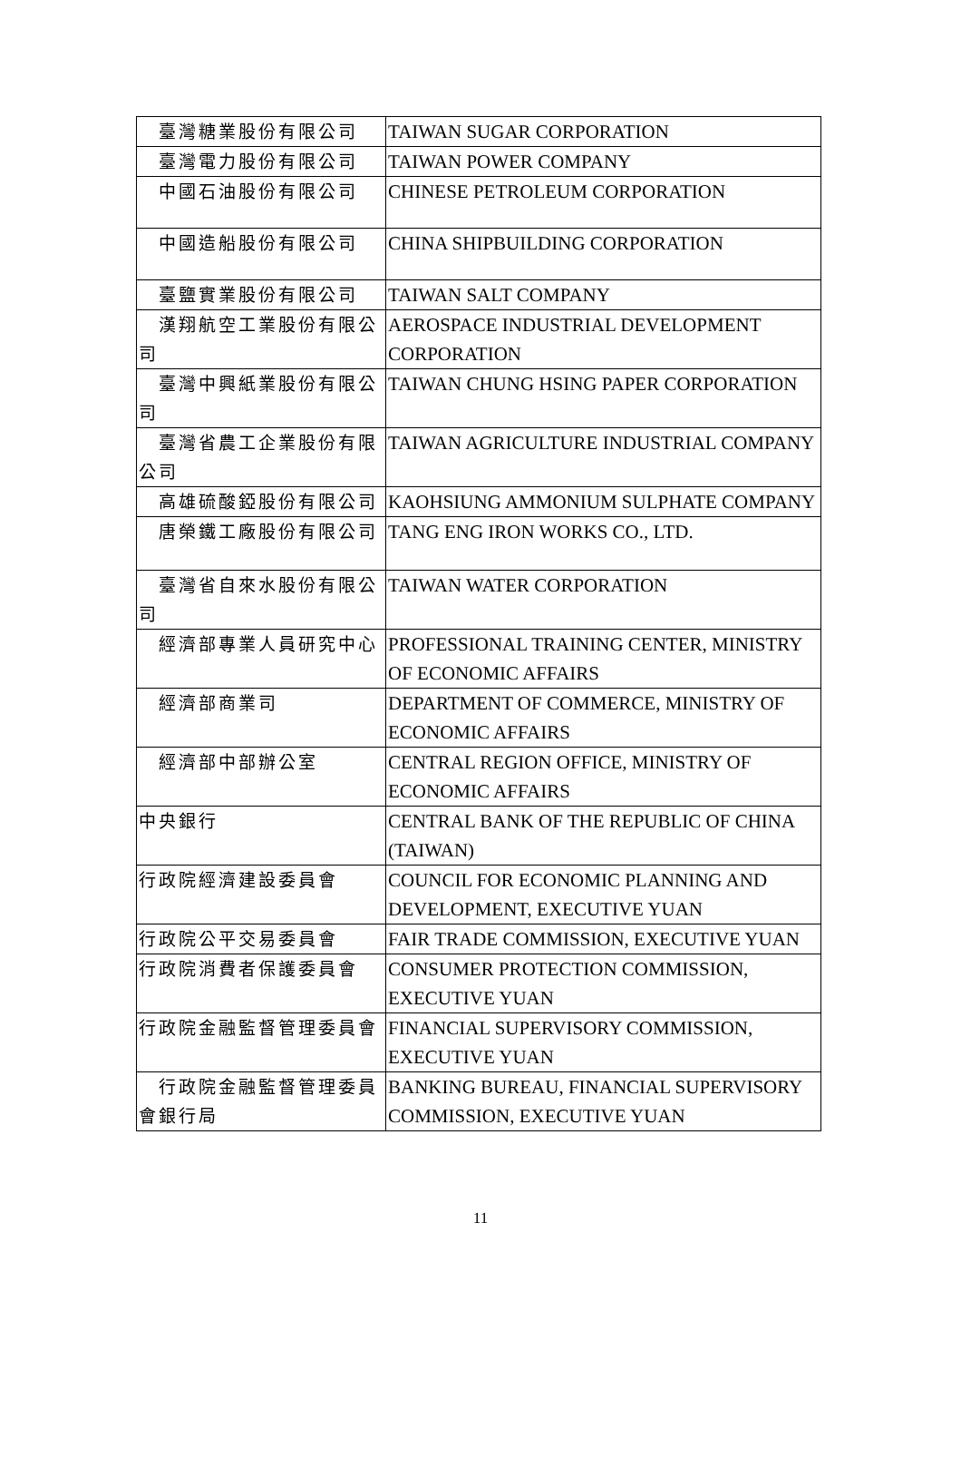| 臺灣糖業股份有限公司 | TAIWAN SUGAR CORPORATION |
| 臺灣電力股份有限公司 | TAIWAN POWER COMPANY |
| 中國石油股份有限公司 | CHINESE PETROLEUM CORPORATION |
| 中國造船股份有限公司 | CHINA SHIPBUILDING CORPORATION |
| 臺鹽實業股份有限公司 | TAIWAN SALT COMPANY |
| 漢翔航空工業股份有限公司 | AEROSPACE INDUSTRIAL DEVELOPMENT CORPORATION |
| 臺灣中興紙業股份有限公司 | TAIWAN CHUNG HSING PAPER CORPORATION |
| 臺灣省農工企業股份有限公司 | TAIWAN AGRICULTURE INDUSTRIAL COMPANY |
| 高雄硫酸錏股份有限公司 | KAOHSIUNG AMMONIUM SULPHATE COMPANY |
| 唐榮鐵工廠股份有限公司 | TANG ENG IRON WORKS CO., LTD. |
| 臺灣省自來水股份有限公司 | TAIWAN WATER CORPORATION |
| 經濟部專業人員研究中心 | PROFESSIONAL TRAINING CENTER, MINISTRY OF ECONOMIC AFFAIRS |
| 經濟部商業司 | DEPARTMENT OF COMMERCE, MINISTRY OF ECONOMIC AFFAIRS |
| 經濟部中部辦公室 | CENTRAL REGION OFFICE, MINISTRY OF ECONOMIC AFFAIRS |
| 中央銀行 | CENTRAL BANK OF THE REPUBLIC OF CHINA (TAIWAN) |
| 行政院經濟建設委員會 | COUNCIL FOR ECONOMIC PLANNING AND DEVELOPMENT, EXECUTIVE YUAN |
| 行政院公平交易委員會 | FAIR TRADE COMMISSION, EXECUTIVE YUAN |
| 行政院消費者保護委員會 | CONSUMER PROTECTION COMMISSION, EXECUTIVE YUAN |
| 行政院金融監督管理委員會 | FINANCIAL SUPERVISORY COMMISSION, EXECUTIVE YUAN |
| 行政院金融監督管理委員會銀行局 | BANKING BUREAU, FINANCIAL SUPERVISORY COMMISSION, EXECUTIVE YUAN |
11